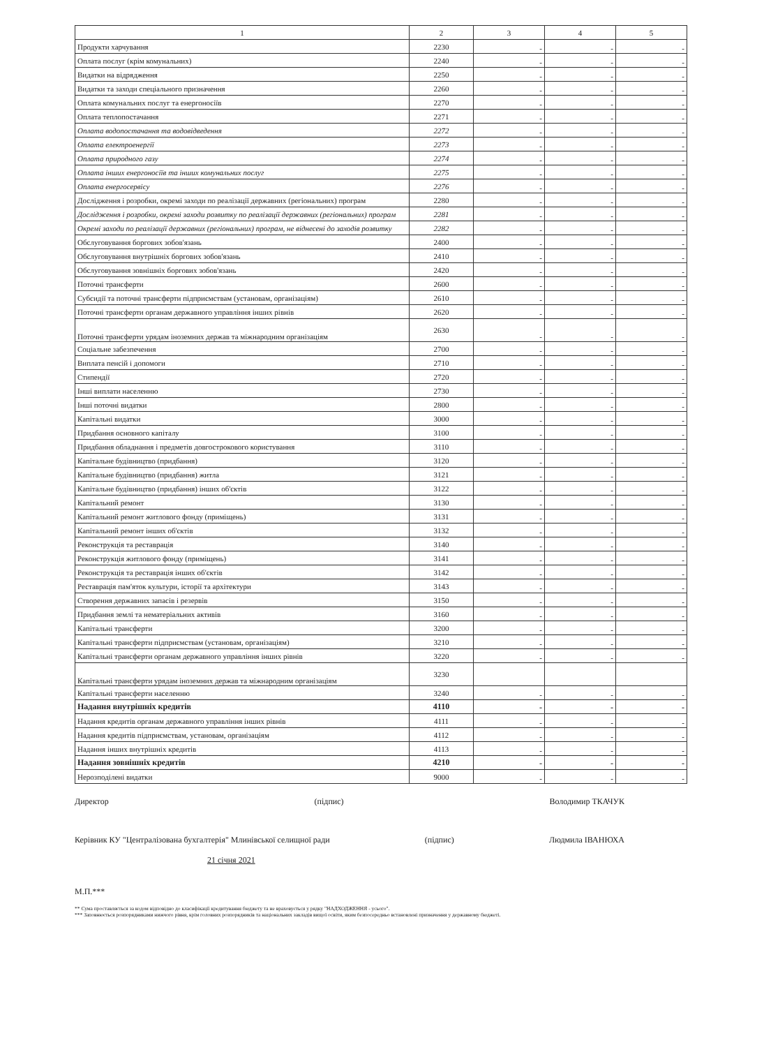| 1 | 2 | 3 | 4 | 5 |
| --- | --- | --- | --- | --- |
| Продукти харчування | 2230 | - | - | - |
| Оплата послуг (крім комунальних) | 2240 | - | - | - |
| Видатки на відрядження | 2250 | - | - | - |
| Видатки та заходи спеціального призначення | 2260 | - | - | - |
| Оплата комунальних послуг та енергоносіїв | 2270 | - | - | - |
| Оплата теплопостачання | 2271 | - | - | - |
| Оплата водопостачання та водовідведення | 2272 | - | - | - |
| Оплата електроенергії | 2273 | - | - | - |
| Оплата природного газу | 2274 | - | - | - |
| Оплата інших енергоносіїв та інших комунальних послуг | 2275 | - | - | - |
| Оплата енергосервісу | 2276 | - | - | - |
| Дослідження і розробки, окремі заходи по реалізації державних (регіональних) програм | 2280 | - | - | - |
| Дослідження і розробки, окремі заходи розвитку по реалізації державних (регіональних) програм | 2281 | - | - | - |
| Окремі заходи по реалізації державних (регіональних) програм, не віднесені до заходів розвитку | 2282 | - | - | - |
| Обслуговування боргових зобов'язань | 2400 | - | - | - |
| Обслуговування внутрішніх боргових зобов'язань | 2410 | - | - | - |
| Обслуговування зовнішніх боргових зобов'язань | 2420 | - | - | - |
| Поточні трансферти | 2600 | - | - | - |
| Субсидії та поточні трансферти підприємствам (установам, організаціям) | 2610 | - | - | - |
| Поточні трансферти органам державного управління інших рівнів | 2620 | - | - | - |
| Поточні трансферти урядам іноземних держав та міжнародним організаціям | 2630 | - | - | - |
| Соціальне забезпечення | 2700 | - | - | - |
| Виплата пенсій і допомоги | 2710 | - | - | - |
| Стипендії | 2720 | - | - | - |
| Інші виплати населенню | 2730 | - | - | - |
| Інші поточні видатки | 2800 | - | - | - |
| Капітальні видатки | 3000 | - | - | - |
| Придбання основного капіталу | 3100 | - | - | - |
| Придбання обладнання і предметів довгострокового користування | 3110 | - | - | - |
| Капітальне будівництво (придбання) | 3120 | - | - | - |
| Капітальне будівництво (придбання) житла | 3121 | - | - | - |
| Капітальне будівництво (придбання) інших об'єктів | 3122 | - | - | - |
| Капітальний ремонт | 3130 | - | - | - |
| Капітальний ремонт житлового фонду (приміщень) | 3131 | - | - | - |
| Капітальний ремонт інших об'єктів | 3132 | - | - | - |
| Реконструкція та реставрація | 3140 | - | - | - |
| Реконструкція житлового фонду (приміщень) | 3141 | - | - | - |
| Реконструкція та реставрація інших об'єктів | 3142 | - | - | - |
| Реставрація пам'яток культури, історії та архітектури | 3143 | - | - | - |
| Створення державних запасів і резервів | 3150 | - | - | - |
| Придбання землі та нематеріальних активів | 3160 | - | - | - |
| Капітальні трансферти | 3200 | - | - | - |
| Капітальні трансферти підприємствам (установам, організаціям) | 3210 | - | - | - |
| Капітальні трансферти органам державного управління інших рівнів | 3220 | - | - | - |
| Капітальні трансферти урядам іноземних держав та міжнародним організаціям | 3230 | | | |
| Капітальні трансферти населенню | 3240 | - | - | - |
| Надання внутрішніх кредитів | 4110 | - | - | - |
| Надання кредитів органам державного управління інших рівнів | 4111 | - | - | - |
| Надання кредитів підприємствам, установам, організаціям | 4112 | - | - | - |
| Надання інших внутрішніх кредитів | 4113 | - | - | - |
| Надання зовнішніх кредитів | 4210 | - | - | - |
| Нерозподілені видатки | 9000 | - | - | - |
Директор (підпис) Володимир ТКАЧУК
Керівник КУ "Централізована бухгалтерія" Млинівської селищної ради (підпис) Людмила ІВАНЮХА
21 січня 2021
М.П.***
** Сума проставляється за кодом відповідно до класифікації кредитування бюджету та не враховується у рядку "НАДХОДЖЕННЯ - усього".
*** Заповнюється розпорядниками нижчого рівня, крім головних розпорядників та національних закладів вищої освіти, яким безпосередньо встановлені призначення у державному бюджеті.